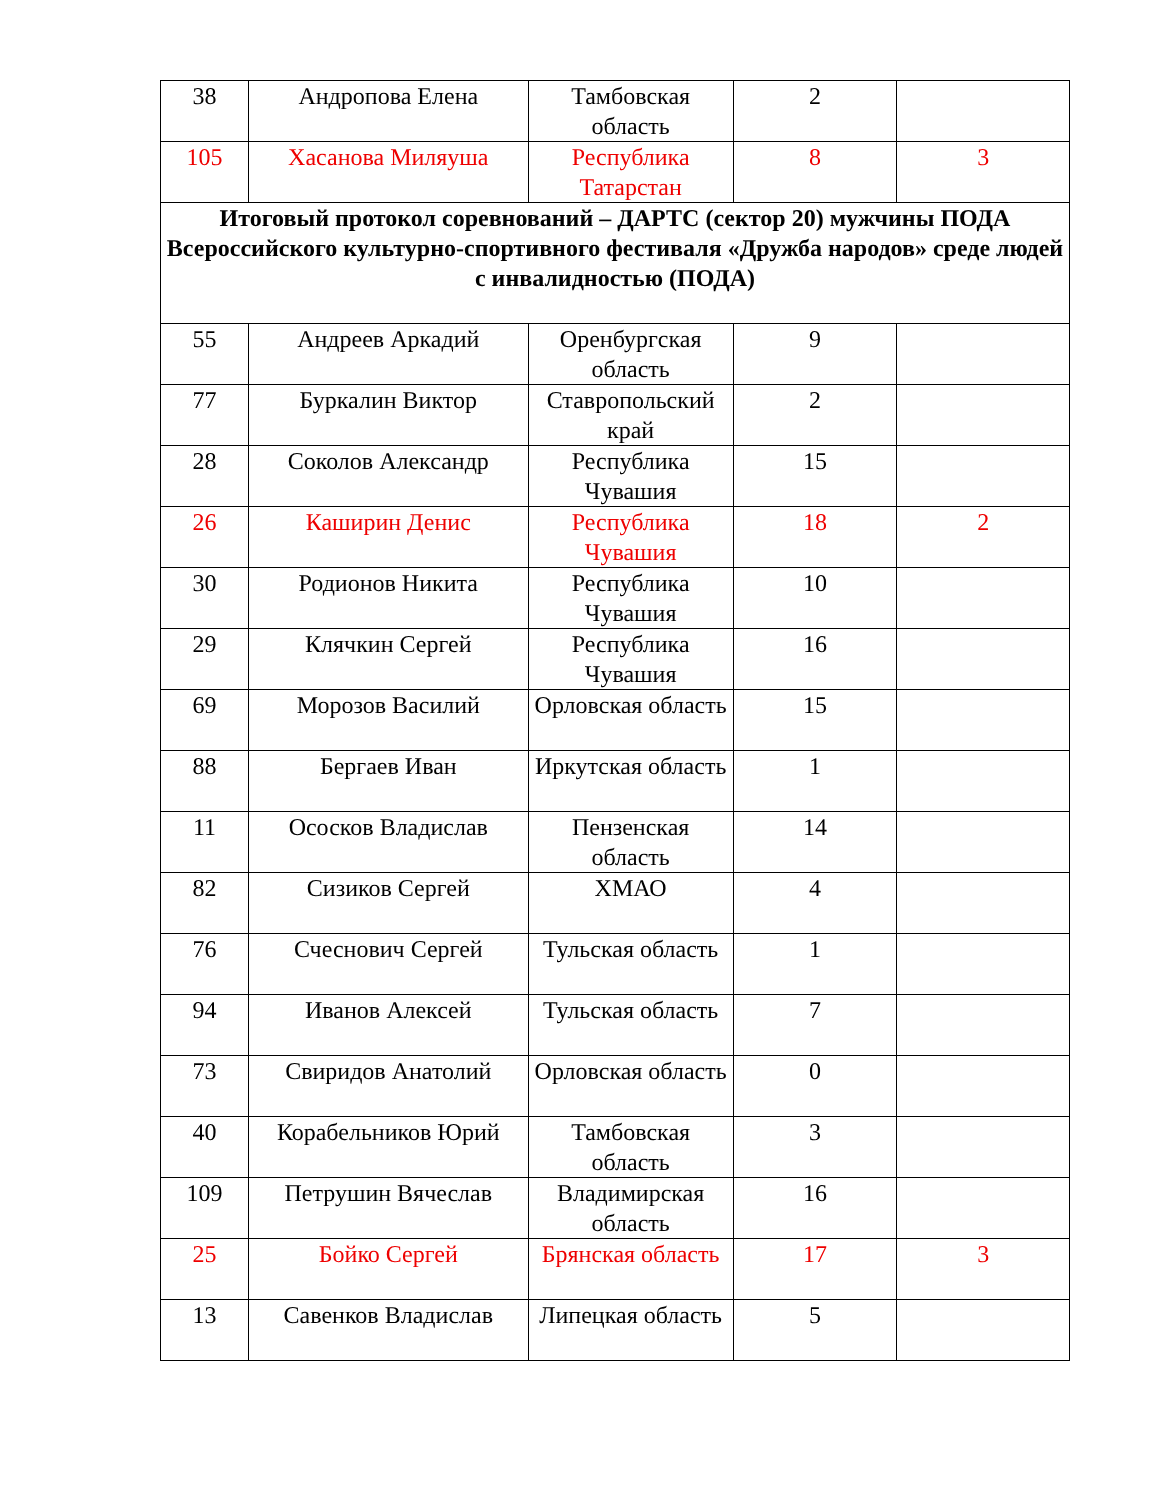| 38 | Андропова Елена | Тамбовская область | 2 | |
| 105 | Хасанова Миляуша | Республика Татарстан | 8 | 3 |
| Итоговый протокол соревнований – ДАРТС (сектор 20) мужчины ПОДА Всероссийского культурно-спортивного фестиваля «Дружба народов» среде людей с инвалидностью (ПОДА) | | | | |
| 55 | Андреев Аркадий | Оренбургская область | 9 | |
| 77 | Буркалин Виктор | Ставропольский край | 2 | |
| 28 | Соколов Александр | Республика Чувашия | 15 | |
| 26 | Каширин Денис | Республика Чувашия | 18 | 2 |
| 30 | Родионов Никита | Республика Чувашия | 10 | |
| 29 | Клячкин Сергей | Республика Чувашия | 16 | |
| 69 | Морозов Василий | Орловская область | 15 | |
| 88 | Бергаев Иван | Иркутская область | 1 | |
| 11 | Ососков Владислав | Пензенская область | 14 | |
| 82 | Сизиков Сергей | ХМАО | 4 | |
| 76 | Счеснович Сергей | Тульская область | 1 | |
| 94 | Иванов Алексей | Тульская область | 7 | |
| 73 | Свиридов Анатолий | Орловская область | 0 | |
| 40 | Корабельников Юрий | Тамбовская область | 3 | |
| 109 | Петрушин Вячеслав | Владимирская область | 16 | |
| 25 | Бойко Сергей | Брянская область | 17 | 3 |
| 13 | Савенков Владислав | Липецкая область | 5 | |